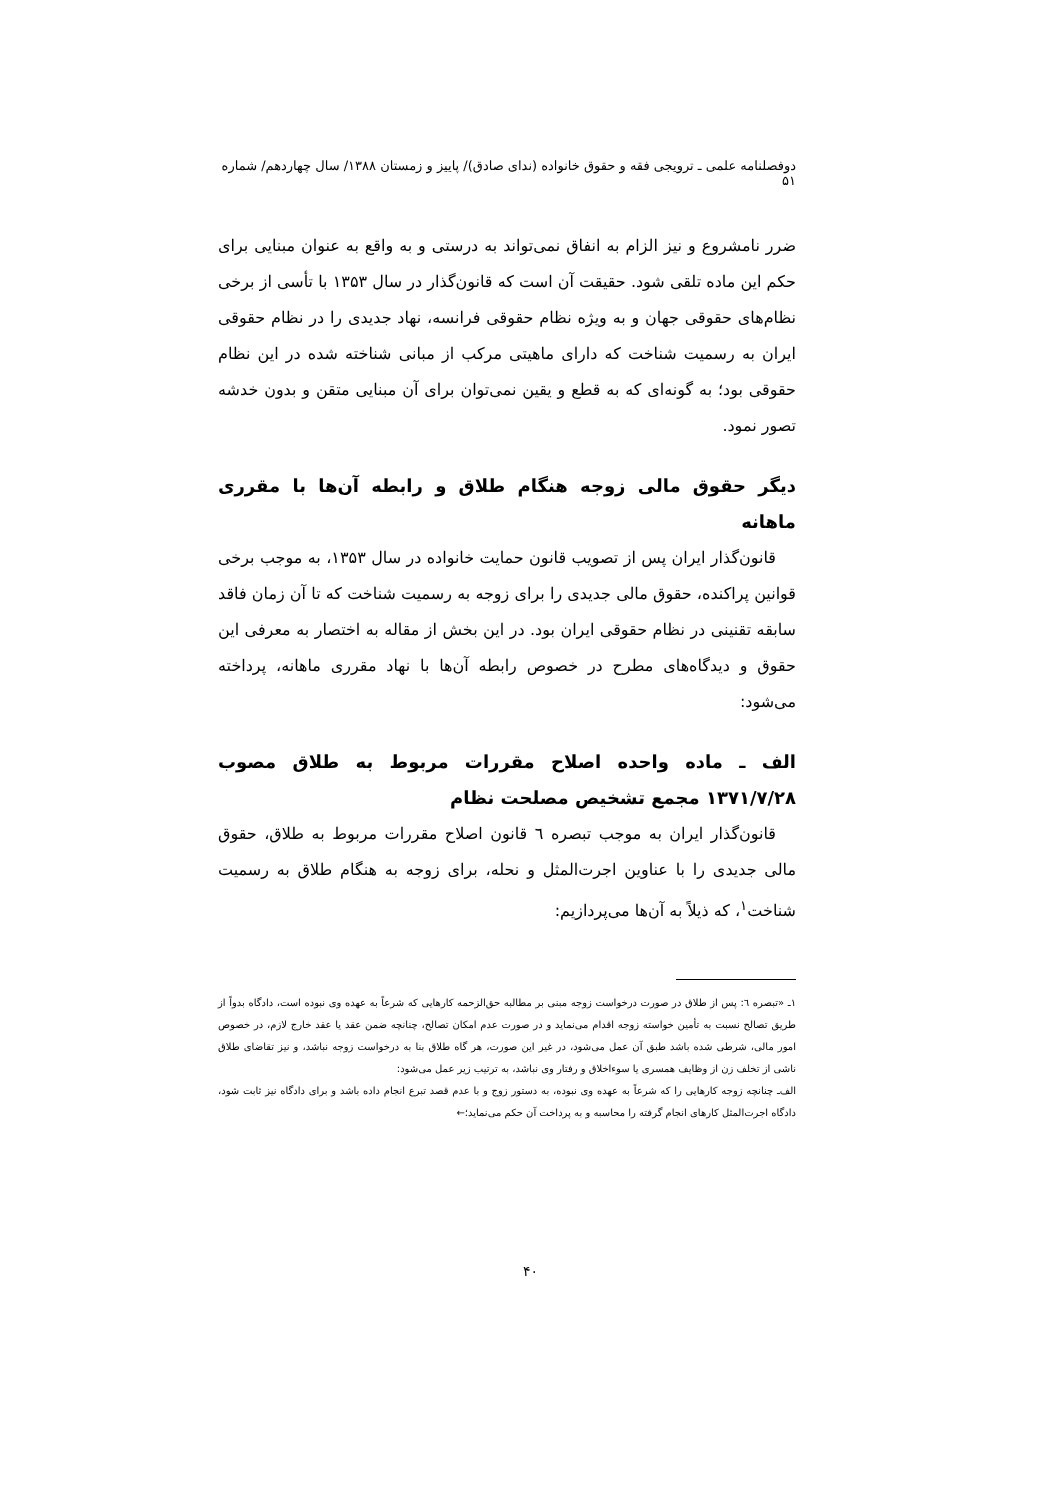دوفصلنامه علمی ـ ترویجی فقه و حقوق خانواده (ندای صادق)/ پاییز و زمستان ۱۳۸۸/ سال چهاردهم/ شماره ۵۱
ضرر نامشروع و نیز الزام به انفاق نمی‌تواند به درستی و به واقع به عنوان مبنایی برای حکم این ماده تلقی شود. حقیقت آن است که قانون‌گذار در سال ۱۳۵۳ با تأسی از برخی نظام‌های حقوقی جهان و به ویژه نظام حقوقی فرانسه، نهاد جدیدی را در نظام حقوقی ایران به رسمیت شناخت که دارای ماهیتی مرکب از مبانی شناخته شده در این نظام حقوقی بود؛ به گونه‌ای که به قطع و یقین نمی‌توان برای آن مبنایی متقن و بدون خدشه تصور نمود.
دیگر حقوق مالی زوجه هنگام طلاق و رابطه آن‌ها با مقرری ماهانه
قانون‌گذار ایران پس از تصویب قانون حمایت خانواده در سال ۱۳۵۳، به موجب برخی قوانین پراکنده، حقوق مالی جدیدی را برای زوجه به رسمیت شناخت که تا آن زمان فاقد سابقه تقنینی در نظام حقوقی ایران بود. در این بخش از مقاله به اختصار به معرفی این حقوق و دیدگاه‌های مطرح در خصوص رابطه آن‌ها با نهاد مقرری ماهانه، پرداخته می‌شود:
الف ـ ماده واحده اصلاح مقررات مربوط به طلاق مصوب ۱۳۷۱/۷/۲۸ مجمع تشخیص مصلحت نظام
قانون‌گذار ایران به موجب تبصره ٦ قانون اصلاح مقررات مربوط به طلاق، حقوق مالی جدیدی را با عناوین اجرت‌المثل و نحله، برای زوجه به هنگام طلاق به رسمیت شناخت<sup>۱</sup>، که ذیلاً به آن‌ها می‌پردازیم:
۱ـ «تبصره ٦: پس از طلاق در صورت درخواست زوجه مبنی بر مطالبه حق‌الزحمه کارهایی که شرعاً به عهده وی نبوده است، دادگاه بدواً از طریق تصالح نسبت به تأمین خواسته زوجه اقدام می‌نماید و در صورت عدم امکان تصالح، چنانچه ضمن عقد یا عقد خارج لازم، در خصوص امور مالی، شرطی شده باشد طبق آن عمل می‌شود، در غیر این صورت، هر گاه طلاق بنا به درخواست زوجه نباشد، و نیز تقاضای طلاق ناشی از تخلف زن از وظایف همسری یا سوءاخلاق و رفتار وی نباشد، به ترتیب زیر عمل می‌شود:
الف‌ـ چنانچه زوجه کارهایی را که شرعاً به عهده وی نبوده، به دستور زوج و با عدم قصد تبرع انجام داده باشد و برای دادگاه نیز ثابت شود، دادگاه اجرت‌المثل کارهای انجام گرفته را محاسبه و به پرداخت آن حکم می‌نماید؛←
۴۰